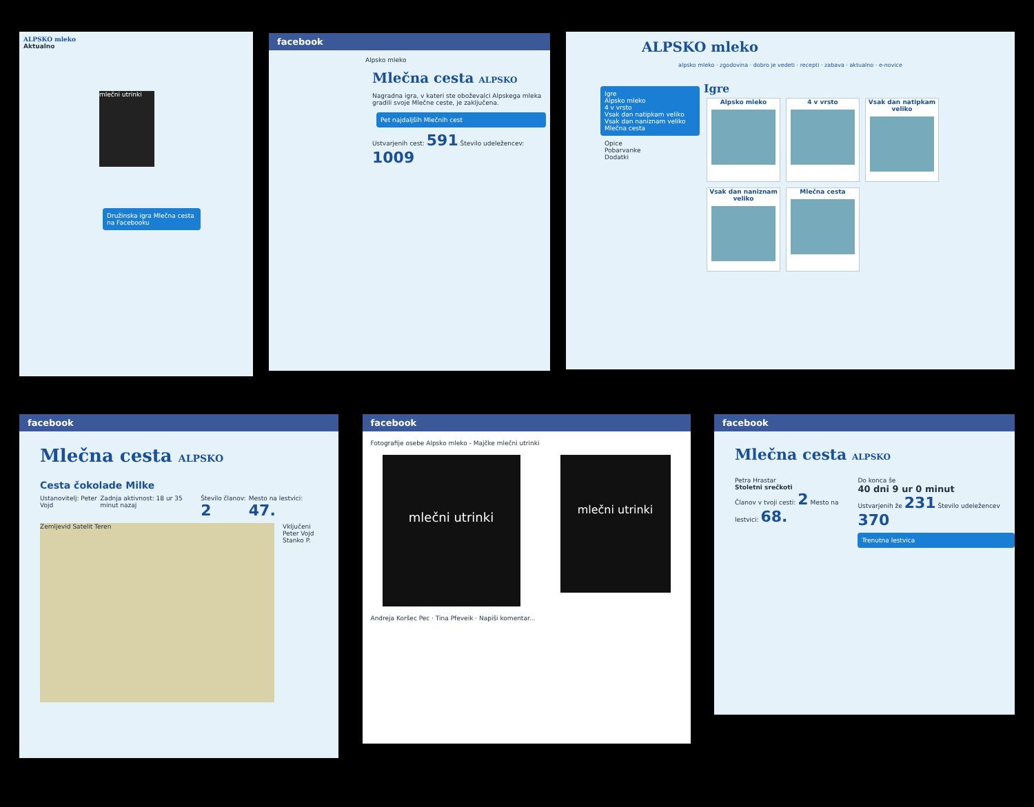ALPSKO mleko
Aktualno
mlečni utrinki
Družinska igra Mlečna cesta na Facebooku
facebook
Alpsko mleko
Mlečna cesta ALPSKO
Nagradna igra, v kateri ste oboževalci Alpskega mleka gradili svoje Mlečne ceste, je zaključena.
Pet najdaljših Mlečnih cest
Ustvarjenih cest: 591 Število udeležencev: 1009
ALPSKO mleko
alpsko mleko · zgodovina · dobro je vedeti · recepti · zabava · aktualno · e-novice
Igre
Alpsko mleko
4 v vrsto
Vsak dan natipkam veliko
Vsak dan naniznam veliko
Mlečna cesta
Opice
Pobarvanke
Dodatki
Igre
Alpsko mleko 4 v vrsto
Vsak dan natipkam veliko
Vsak dan naniznam veliko
Mlečna cesta
facebook
Mlečna cesta ALPSKO
Cesta čokolade Milke
Ustanovitelj: Peter Vojd Zadnja aktivnost: 18 ur 35 minut nazaj Število članov: 2 Mesto na lestvici: 47.
Zemljevid Satelit Teren
Vključeni
Peter Vojd
Stanko P.
facebook
Fotografije osebe Alpsko mleko - Majčke mlečni utrinki
mlečni utrinki
mlečni utrinki
Andreja Koršec Pec · Tina Pfeveik · Napiši komentar...
facebook
Mlečna cesta ALPSKO
Petra Hrastar
Stoletni srečkoti
Članov v tvoji cesti: 2 Mesto na lestvici: 68.
Do konca še
40 dni 9 ur 0 minut
Ustvarjenih že 231 Število udeležencev 370
Trenutna lestvica